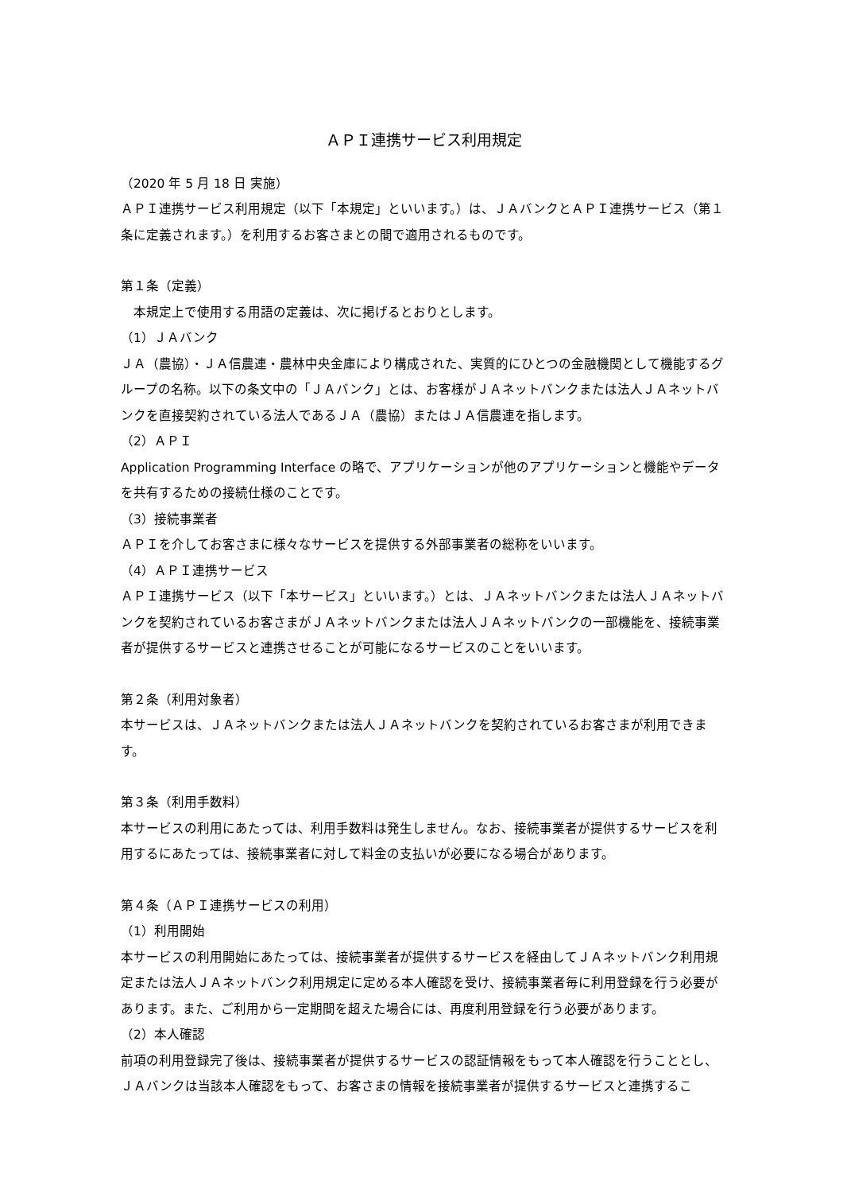ＡＰＩ連携サービス利用規定
（2020 年 5 月 18 日 実施）
ＡＰＩ連携サービス利用規定（以下「本規定」といいます。）は、ＪＡバンクとＡＰＩ連携サービス（第１条に定義されます。）を利用するお客さまとの間で適用されるものです。
第１条（定義）
　本規定上で使用する用語の定義は、次に掲げるとおりとします。
（1）ＪＡバンク
ＪＡ（農協）・ＪＡ信農連・農林中央金庫により構成された、実質的にひとつの金融機関として機能するグループの名称。以下の条文中の「ＪＡバンク」とは、お客様がＪＡネットバンクまたは法人ＪＡネットバンクを直接契約されている法人であるＪＡ（農協）またはＪＡ信農連を指します。
（2）ＡＰＩ
Application Programming Interface の略で、アプリケーションが他のアプリケーションと機能やデータを共有するための接続仕様のことです。
（3）接続事業者
ＡＰＩを介してお客さまに様々なサービスを提供する外部事業者の総称をいいます。
（4）ＡＰＩ連携サービス
ＡＰＩ連携サービス（以下「本サービス」といいます。）とは、ＪＡネットバンクまたは法人ＪＡネットバンクを契約されているお客さまがＪＡネットバンクまたは法人ＪＡネットバンクの一部機能を、接続事業者が提供するサービスと連携させることが可能になるサービスのことをいいます。
第２条（利用対象者）
本サービスは、ＪＡネットバンクまたは法人ＪＡネットバンクを契約されているお客さまが利用できます。
第３条（利用手数料）
本サービスの利用にあたっては、利用手数料は発生しません。なお、接続事業者が提供するサービスを利用するにあたっては、接続事業者に対して料金の支払いが必要になる場合があります。
第４条（ＡＰＩ連携サービスの利用）
（1）利用開始
本サービスの利用開始にあたっては、接続事業者が提供するサービスを経由してＪＡネットバンク利用規定または法人ＪＡネットバンク利用規定に定める本人確認を受け、接続事業者毎に利用登録を行う必要があります。また、ご利用から一定期間を超えた場合には、再度利用登録を行う必要があります。
（2）本人確認
前項の利用登録完了後は、接続事業者が提供するサービスの認証情報をもって本人確認を行うこととし、ＪＡバンクは当該本人確認をもって、お客さまの情報を接続事業者が提供するサービスと連携するこ